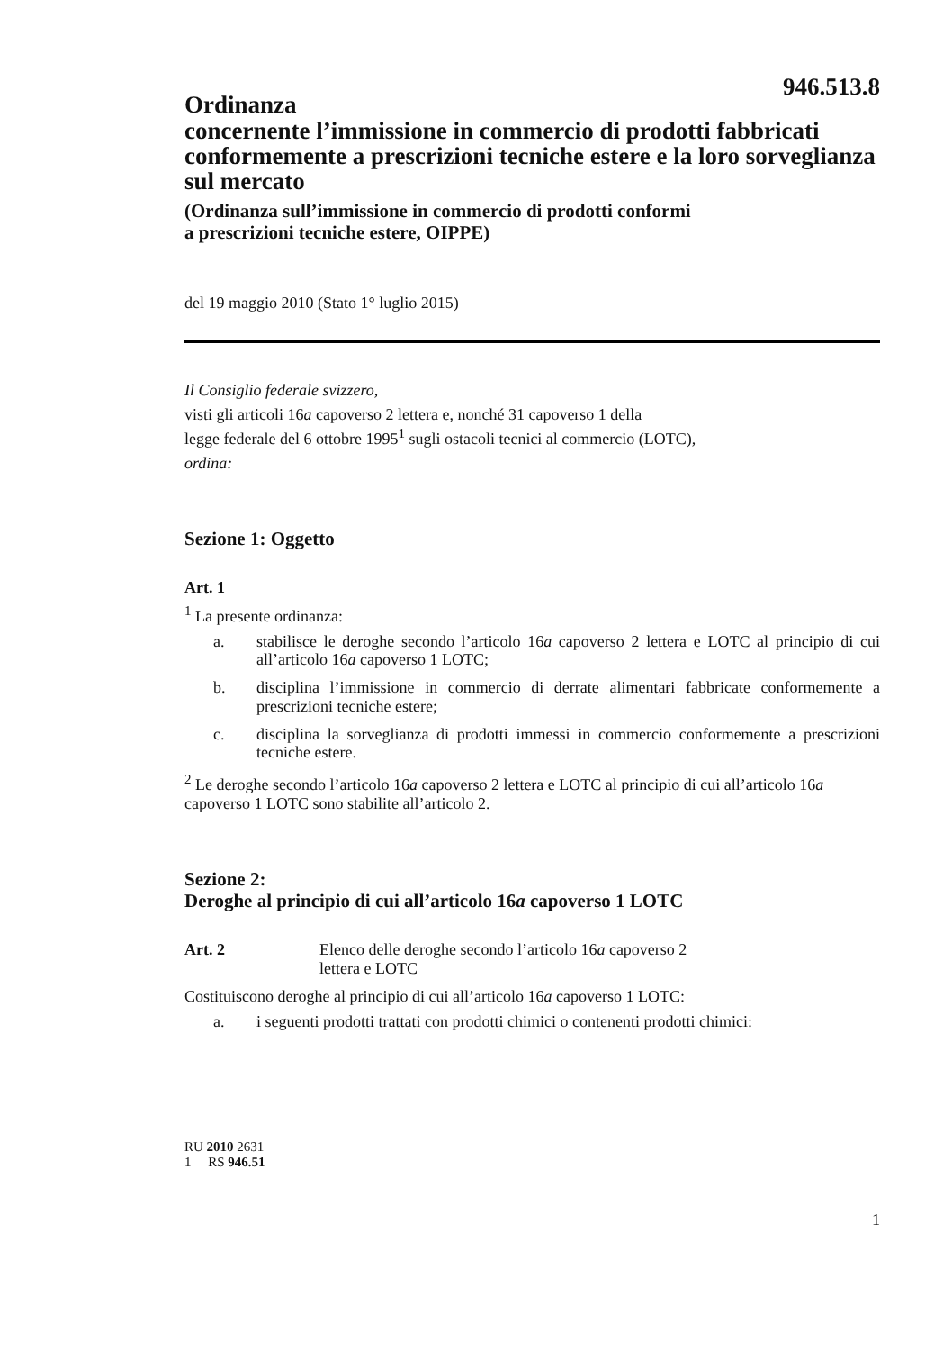946.513.8
Ordinanza
concernente l’immissione in commercio di prodotti fabbricati conformemente a prescrizioni tecniche estere e la loro sorveglianza sul mercato
(Ordinanza sull’immissione in commercio di prodotti conformi
a prescrizioni tecniche estere, OIPPE)
del 19 maggio 2010 (Stato 1° luglio 2015)
Il Consiglio federale svizzero,
visti gli articoli 16a capoverso 2 lettera e, nonché 31 capoverso 1 della
legge federale del 6 ottobre 1995<sup>1</sup> sugli ostacoli tecnici al commercio (LOTC),
ordina:
Sezione 1: Oggetto
Art. 1
<sup>1</sup> La presente ordinanza:
a. stabilisce le deroghe secondo l’articolo 16a capoverso 2 lettera e LOTC al principio di cui all’articolo 16a capoverso 1 LOTC;
b. disciplina l’immissione in commercio di derrate alimentari fabbricate conformemente a prescrizioni tecniche estere;
c. disciplina la sorveglianza di prodotti immessi in commercio conformemente a prescrizioni tecniche estere.
<sup>2</sup> Le deroghe secondo l’articolo 16a capoverso 2 lettera e LOTC al principio di cui all’articolo 16a capoverso 1 LOTC sono stabilite all’articolo 2.
Sezione 2:
Deroghe al principio di cui all’articolo 16a capoverso 1 LOTC
Art. 2 Elenco delle deroghe secondo l’articolo 16a capoverso 2
lettera e LOTC
Costituiscono deroghe al principio di cui all’articolo 16a capoverso 1 LOTC:
a. i seguenti prodotti trattati con prodotti chimici o contenenti prodotti chimici:
RU 2010 2631
1 RS 946.51
1